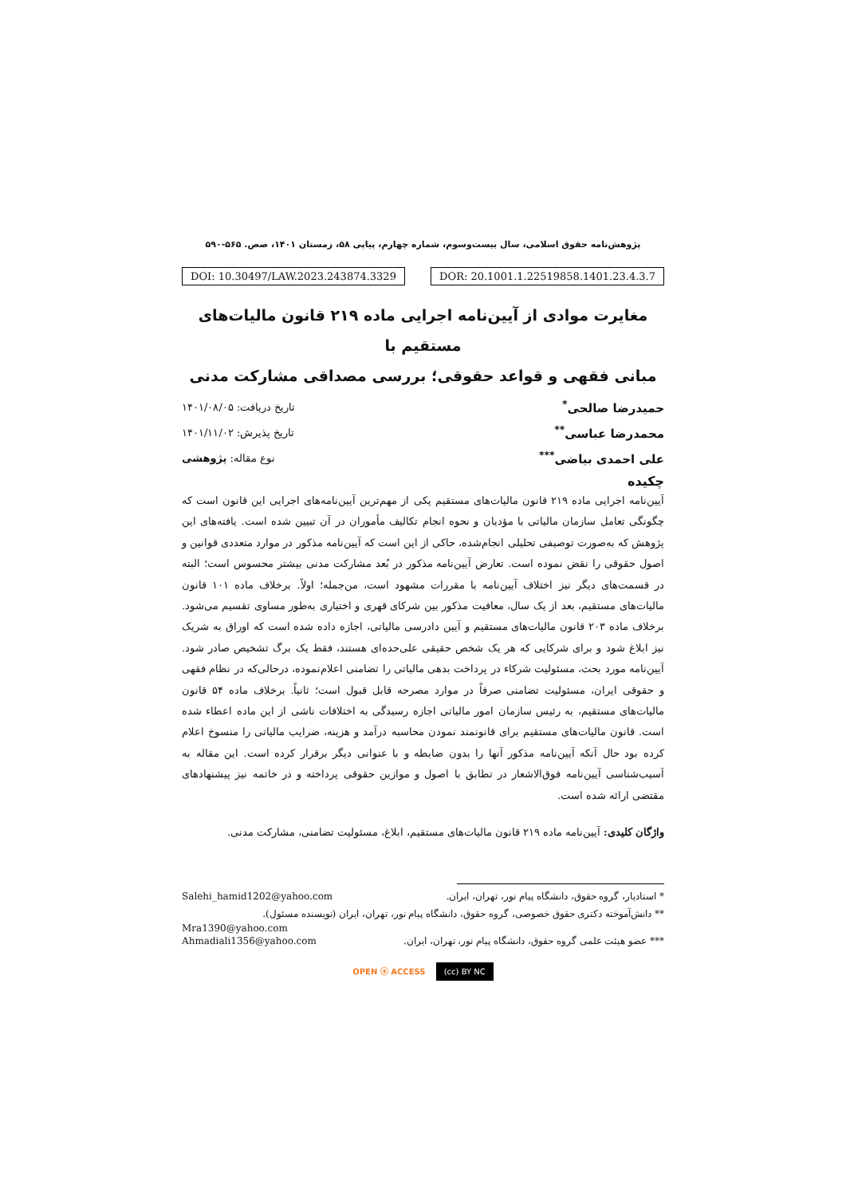پژوهش‌نامه حقوق اسلامی، سال بیست‌وسوم، شماره چهارم، پیاپی ۵۸، زمستان ۱۴۰۱، صص. ۵۶۵-۵۹۰
DOI: 10.30497/LAW.2023.243874.3329
DOR: 20.1001.1.22519858.1401.23.4.3.7
مغایرت موادی از آیین‌نامه اجرایی ماده ۲۱۹ قانون مالیات‌های مستقیم با
مبانی فقهی و قواعد حقوقی؛ بررسی مصداقی مشارکت مدنی
حمیدرضا صالحی<sup>*</sup> تاریخ دریافت: ۱۴۰۱/۰۸/۰۵
محمدرضا عباسی<sup>**</sup> تاریخ پذیرش: ۱۴۰۱/۱۱/۰۲
علی احمدی بیاضی<sup>***</sup> نوع مقاله: پژوهشی
چکیده
آیین‌نامه اجرایی ماده ۲۱۹ قانون مالیات‌های مستقیم یکی از مهم‌ترین آیین‌نامه‌های اجرایی این قانون است که چگونگی تعامل سازمان مالیاتی با مؤدیان و نحوه انجام تکالیف مأموران در آن تبیین شده است. یافته‌های این پژوهش که به‌صورت توصیفی تحلیلی انجام‌شده، حاکی از این است که آیین‌نامه مذکور در موارد متعددی قوانین و اصول حقوقی را نقض نموده است. تعارض آیین‌نامه مذکور در بُعد مشارکت مدنی بیشتر محسوس است؛ البته در قسمت‌های دیگر نیز اختلاف آیین‌نامه با مقررات مشهود است، من‌جمله؛ اولاً. برخلاف ماده ۱۰۱ قانون مالیات‌های مستقیم، بعد از یک سال، معافیت مذکور بین شرکای قهری و اختیاری به‌طور مساوی تقسیم می‌شود. برخلاف ماده ۲۰۳ قانون مالیات‌های مستقیم و آیین دادرسی مالیاتی، اجازه داده شده است که اوراق به شریک نیز ابلاغ شود و برای شرکایی که هر یک شخص حقیقی علی‌حده‌ای هستند، فقط یک برگ تشخیص صادر شود. آیین‌نامه مورد بحث، مسئولیت شرکاء در پرداخت بدهی مالیاتی را تضامنی اعلام‌نموده، درحالی‌که در نظام فقهی و حقوقی ایران، مسئولیت تضامنی صرفاً در موارد مصرحه قابل قبول است؛ ثانیاً. برخلاف ماده ۵۴ قانون مالیات‌های مستقیم، به رئیس سازمان امور مالیاتی اجازه رسیدگی به اختلافات ناشی از این ماده اعطاء شده است. قانون مالیات‌های مستقیم برای قانونمند نمودن محاسبه درآمد و هزینه، ضرایب مالیاتی را منسوخ اعلام کرده بود حال آنکه آیین‌نامه مذکور آنها را بدون ضابطه و با عنوانی دیگر برقرار کرده است. این مقاله به آسیب‌شناسی آیین‌نامه فوق‌الاشعار در تطابق با اصول و موازین حقوقی پرداخته و در خاتمه نیز پیشنهادهای مقتضی ارائه شده است.
واژگان کلیدی: آیین‌نامه ماده ۲۱۹ قانون مالیات‌های مستقیم، ابلاغ، مسئولیت تضامنی، مشارکت مدنی.
* استادیار، گروه حقوق، دانشگاه پیام نور، تهران، ایران. Salehi_hamid1202@yahoo.com
** دانش‌آموخته دکتری حقوق خصوصی، گروه حقوق، دانشگاه پیام نور، تهران، ایران (نویسنده مسئول).
Mra1390@yahoo.com
*** عضو هیئت علمی گروه حقوق، دانشگاه پیام نور، تهران، ایران. Ahmadiali1356@yahoo.com
OPEN ⓐ ACCESS (cc) BY NC